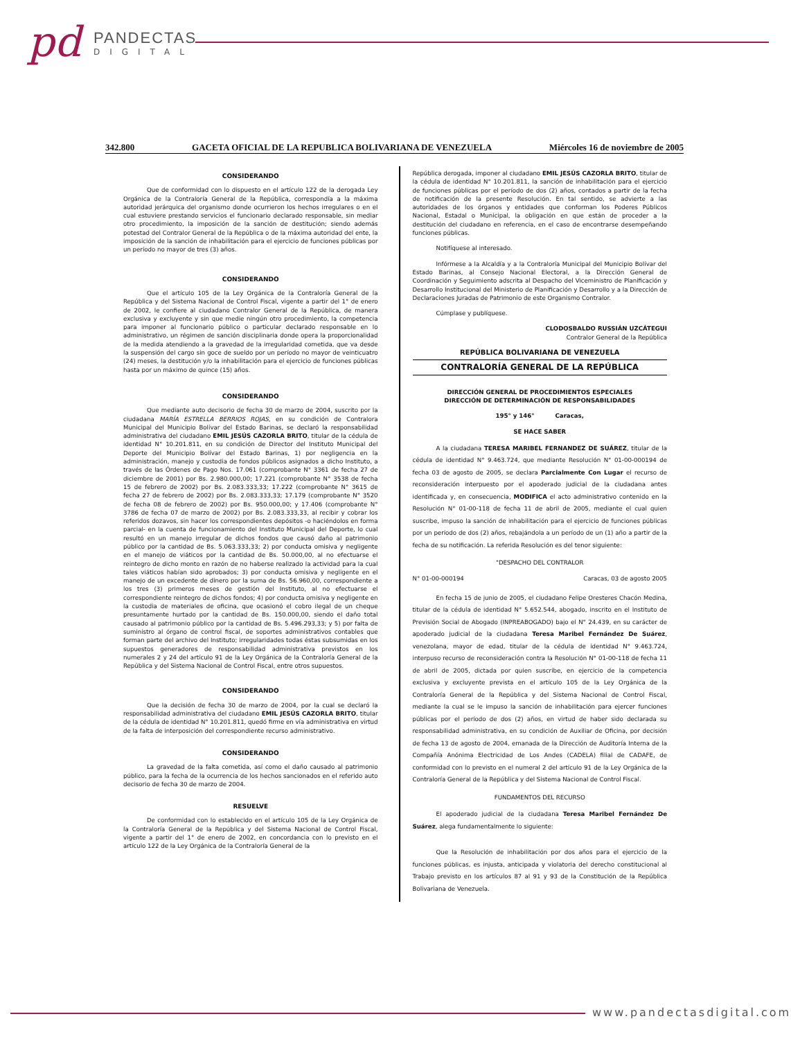pd PANDECTAS
DIGITAL
342.800 GACETA OFICIAL DE LA REPUBLICA BOLIVARIANA DE VENEZUELA Miércoles 16 de noviembre de 2005
CONSIDERANDO
Que de conformidad con lo dispuesto en el artículo 122 de la derogada Ley Orgánica de la Contraloría General de la República, correspondía a la máxima autoridad jerárquica del organismo donde ocurrieron los hechos irregulares o en el cual estuviere prestando servicios el funcionario declarado responsable, sin mediar otro procedimiento, la imposición de la sanción de destitución; siendo además potestad del Contralor General de la República o de la máxima autoridad del ente, la imposición de la sanción de inhabilitación para el ejercicio de funciones públicas por un período no mayor de tres (3) años.
CONSIDERANDO
Que el artículo 105 de la Ley Orgánica de la Contraloría General de la República y del Sistema Nacional de Control Fiscal, vigente a partir del 1° de enero de 2002, le confiere al ciudadano Contralor General de la República, de manera exclusiva y excluyente y sin que medie ningún otro procedimiento, la competencia para imponer al funcionario público o particular declarado responsable en lo administrativo, un régimen de sanción disciplinaria donde opera la proporcionalidad de la medida atendiendo a la gravedad de la irregularidad cometida, que va desde la suspensión del cargo sin goce de sueldo por un período no mayor de veinticuatro (24) meses, la destitución y/o la inhabilitación para el ejercicio de funciones públicas hasta por un máximo de quince (15) años.
CONSIDERANDO
Que mediante auto decisorio de fecha 30 de marzo de 2004, suscrito por la ciudadana MARÍA ESTRELLA BERRIOS ROJAS, en su condición de Contralora Municipal del Municipio Bolívar del Estado Barinas, se declaró la responsabilidad administrativa del ciudadano EMIL JESÚS CAZORLA BRITO, titular de la cédula de identidad N° 10.201.811, en su condición de Director del Instituto Municipal del Deporte del Municipio Bolívar del Estado Barinas, 1) por negligencia en la administración, manejo y custodia de fondos públicos asignados a dicho Instituto, a través de las Órdenes de Pago Nos. 17.061 (comprobante N° 3361 de fecha 27 de diciembre de 2001) por Bs. 2.980.000,00; 17.221 (comprobante N° 3538 de fecha 15 de febrero de 2002) por Bs. 2.083.333,33; 17.222 (comprobante N° 3615 de fecha 27 de febrero de 2002) por Bs. 2.083.333,33; 17.179 (comprobante N° 3520 de fecha 08 de febrero de 2002) por Bs. 950.000,00; y 17.406 (comprobante N° 3786 de fecha 07 de marzo de 2002) por Bs. 2.083.333,33, al recibir y cobrar los referidos dozavos, sin hacer los correspondientes depósitos -o haciéndolos en forma parcial- en la cuenta de funcionamiento del Instituto Municipal del Deporte, lo cual resultó en un manejo irregular de dichos fondos que causó daño al patrimonio público por la cantidad de Bs. 5.063.333,33; 2) por conducta omisiva y negligente en el manejo de viáticos por la cantidad de Bs. 50.000,00, al no efectuarse el reintegro de dicho monto en razón de no haberse realizado la actividad para la cual tales viáticos habían sido aprobados; 3) por conducta omisiva y negligente en el manejo de un excedente de dinero por la suma de Bs. 56.960,00, correspondiente a los tres (3) primeros meses de gestión del Instituto, al no efectuarse el correspondiente reintegro de dichos fondos; 4) por conducta omisiva y negligente en la custodia de materiales de oficina, que ocasionó el cobro ilegal de un cheque presuntamente hurtado por la cantidad de Bs. 150.000,00, siendo el daño total causado al patrimonio público por la cantidad de Bs. 5.496.293,33; y 5) por falta de suministro al órgano de control fiscal, de soportes administrativos contables que forman parte del archivo del Instituto; irregularidades todas éstas subsumidas en los supuestos generadores de responsabilidad administrativa previstos en los numerales 2 y 24 del artículo 91 de la Ley Orgánica de la Contraloría General de la República y del Sistema Nacional de Control Fiscal, entre otros supuestos.
CONSIDERANDO
Que la decisión de fecha 30 de marzo de 2004, por la cual se declaró la responsabilidad administrativa del ciudadano EMIL JESÚS CAZORLA BRITO, titular de la cédula de identidad N° 10.201.811, quedó firme en vía administrativa en virtud de la falta de interposición del correspondiente recurso administrativo.
CONSIDERANDO
La gravedad de la falta cometida, así como el daño causado al patrimonio público, para la fecha de la ocurrencia de los hechos sancionados en el referido auto decisorio de fecha 30 de marzo de 2004.
RESUELVE
De conformidad con lo establecido en el artículo 105 de la Ley Orgánica de la Contraloría General de la República y del Sistema Nacional de Control Fiscal, vigente a partir del 1° de enero de 2002, en concordancia con lo previsto en el artículo 122 de la Ley Orgánica de la Contraloría General de la
República derogada, imponer al ciudadano EMIL JESÚS CAZORLA BRITO, titular de la cédula de identidad N° 10.201.811, la sanción de inhabilitación para el ejercicio de funciones públicas por el período de dos (2) años, contados a partir de la fecha de notificación de la presente Resolución. En tal sentido, se advierte a las autoridades de los órganos y entidades que conforman los Poderes Públicos Nacional, Estadal o Municipal, la obligación en que están de proceder a la destitución del ciudadano en referencia, en el caso de encontrarse desempeñando funciones públicas.
Notifíquese al interesado.
Infórmese a la Alcaldía y a la Contraloría Municipal del Municipio Bolívar del Estado Barinas, al Consejo Nacional Electoral, a la Dirección General de Coordinación y Seguimiento adscrita al Despacho del Viceministro de Planificación y Desarrollo Institucional del Ministerio de Planificación y Desarrollo y a la Dirección de Declaraciones Juradas de Patrimonio de este Organismo Contralor.
Cúmplase y publíquese.
CLODOSBALDO RUSSIÁN UZCÁTEGUI
Contralor General de la República
REPÚBLICA BOLIVARIANA DE VENEZUELA
CONTRALORÍA GENERAL DE LA REPÚBLICA
DIRECCIÓN GENERAL DE PROCEDIMIENTOS ESPECIALES
DIRECCIÓN DE DETERMINACIÓN DE RESPONSABILIDADES
195° y 146° Caracas,
SE HACE SABER
A la ciudadana TERESA MARIBEL FERNANDEZ DE SUÁREZ, titular de la cédula de identidad N° 9.463.724, que mediante Resolución N° 01-00-000194 de fecha 03 de agosto de 2005, se declara Parcialmente Con Lugar el recurso de reconsideración interpuesto por el apoderado judicial de la ciudadana antes identificada y, en consecuencia, MODIFICA el acto administrativo contenido en la Resolución N° 01-00-118 de fecha 11 de abril de 2005, mediante el cual quien suscribe, impuso la sanción de inhabilitación para el ejercicio de funciones públicas por un período de dos (2) años, rebajándola a un período de un (1) año a partir de la fecha de su notificación. La referida Resolución es del tenor siguiente:
"DESPACHO DEL CONTRALOR
N° 01-00-000194 Caracas, 03 de agosto 2005
En fecha 15 de junio de 2005, el ciudadano Felipe Oresteres Chacón Medina, titular de la cédula de identidad N° 5.652.544, abogado, inscrito en el Instituto de Previsión Social de Abogado (INPREABOGADO) bajo el N° 24.439, en su carácter de apoderado judicial de la ciudadana Teresa Maribel Fernández De Suárez, venezolana, mayor de edad, titular de la cédula de identidad N° 9.463.724, interpuso recurso de reconsideración contra la Resolución N° 01-00-118 de fecha 11 de abril de 2005, dictada por quien suscribe, en ejercicio de la competencia exclusiva y excluyente prevista en el artículo 105 de la Ley Orgánica de la Contraloría General de la República y del Sistema Nacional de Control Fiscal, mediante la cual se le impuso la sanción de inhabilitación para ejercer funciones públicas por el período de dos (2) años, en virtud de haber sido declarada su responsabilidad administrativa, en su condición de Auxiliar de Oficina, por decisión de fecha 13 de agosto de 2004, emanada de la Dirección de Auditoría Interna de la Compañía Anónima Electricidad de Los Andes (CADELA) filial de CADAFE, de conformidad con lo previsto en el numeral 2 del artículo 91 de la Ley Orgánica de la Contraloría General de la República y del Sistema Nacional de Control Fiscal.
FUNDAMENTOS DEL RECURSO
El apoderado judicial de la ciudadana Teresa Maribel Fernández De Suárez, alega fundamentalmente lo siguiente:
Que la Resolución de inhabilitación por dos años para el ejercicio de la funciones públicas, es injusta, anticipada y violatoria del derecho constitucional al Trabajo previsto en los artículos 87 al 91 y 93 de la Constitución de la República Bolivariana de Venezuela.
www.pandectasdigital.com